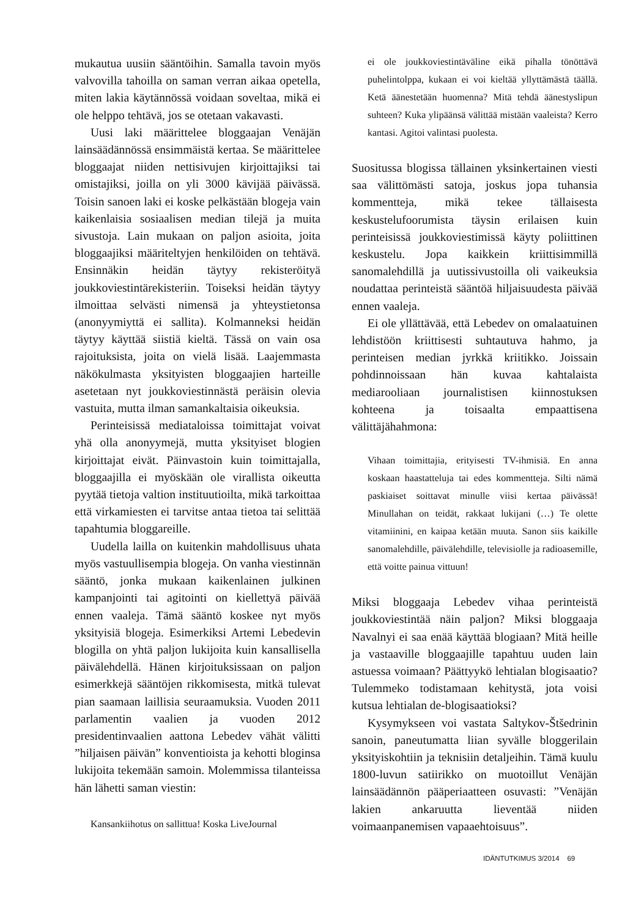mukautua uusiin sääntöihin. Samalla tavoin myös valvovilla tahoilla on saman verran aikaa opetella, miten lakia käytännössä voidaan soveltaa, mikä ei ole helppo tehtävä, jos se otetaan vakavasti.
Uusi laki määrittelee bloggaajan Venäjän lainsäädännössä ensimmäistä kertaa. Se määrittelee bloggaajat niiden nettisivujen kirjoittajiksi tai omistajiksi, joilla on yli 3000 kävijää päivässä. Toisin sanoen laki ei koske pelkästään blogeja vain kaikenlaisia sosiaalisen median tilejä ja muita sivustoja. Lain mukaan on paljon asioita, joita bloggaajiksi määriteltyjen henkilöiden on tehtävä. Ensinnäkin heidän täytyy rekisteröityä joukkoviestintärekisteriin. Toiseksi heidän täytyy ilmoittaa selvästi nimensä ja yhteystietonsa (anonyymiyttä ei sallita). Kolmanneksi heidän täytyy käyttää siistiä kieltä. Tässä on vain osa rajoituksista, joita on vielä lisää. Laajemmasta näkökulmasta yksityisten bloggaajien harteille asetetaan nyt joukkoviestinnästä peräisin olevia vastuita, mutta ilman samankaltaisia oikeuksia.
Perinteisissä mediataloissa toimittajat voivat yhä olla anonyymejä, mutta yksityiset blogien kirjoittajat eivät. Päinvastoin kuin toimittajalla, bloggaajilla ei myöskään ole virallista oikeutta pyytää tietoja valtion instituutioilta, mikä tarkoittaa että virkamiesten ei tarvitse antaa tietoa tai selittää tapahtumia bloggareille.
Uudella lailla on kuitenkin mahdollisuus uhata myös vastuullisempia blogeja. On vanha viestinnän sääntö, jonka mukaan kaikenlainen julkinen kampanjointi tai agitointi on kiellettyä päivää ennen vaaleja. Tämä sääntö koskee nyt myös yksityisiä blogeja. Esimerkiksi Artemi Lebedevin blogilla on yhtä paljon lukijoita kuin kansallisella päivälehdellä. Hänen kirjoituksissaan on paljon esimerkkejä sääntöjen rikkomisesta, mitkä tulevat pian saamaan laillisia seuraamuksia. Vuoden 2011 parlamentin vaalien ja vuoden 2012 presidentinvaalien aattona Lebedev vähät välitti ”hiljaisen päivän” konventioista ja kehotti bloginsa lukijoita tekemään samoin. Molemmissa tilanteissa hän lähetti saman viestin:
Kansankiihotus on sallittua! Koska LiveJournal
ei ole joukkoviestintäväline eikä pihalla tönöttävä puhelintolppa, kukaan ei voi kieltää yllyttämästä täällä. Ketä äänestetään huomenna? Mitä tehdä äänestyslipun suhteen? Kuka ylipäänsä välittää mistään vaaleista? Kerro kantasi. Agitoi valintasi puolesta.
Suositussa blogissa tällainen yksinkertainen viesti saa välittömästi satoja, joskus jopa tuhansia kommentteja, mikä tekee tällaisesta keskustelufoorumista täysin erilaisen kuin perinteisissä joukkoviestimissä käyty poliittinen keskustelu. Jopa kaikkein kriittisimmillä sanomalehdillä ja uutissivustoilla oli vaikeuksia noudattaa perinteistä sääntöä hiljaisuudesta päivää ennen vaaleja.
Ei ole yllättävää, että Lebedev on omalaatuinen lehdistöön kriittisesti suhtautuva hahmo, ja perinteisen median jyrkkä kriitikko. Joissain pohdinnoissaan hän kuvaa kahtalaista mediarooliaan journalistisen kiinnostuksen kohteena ja toisaalta empaattisena välittäjähahmona:
Vihaan toimittajia, erityisesti TV-ihmisiä. En anna koskaan haastatteluja tai edes kommentteja. Silti nämä paskiaiset soittavat minulle viisi kertaa päivässä! Minullahan on teidät, rakkaat lukijani (…) Te olette vitamiinini, en kaipaa ketään muuta. Sanon siis kaikille sanomalehdille, päivälehdille, televisiolle ja radioasemille, että voitte painua vittuun!
Miksi bloggaaja Lebedev vihaa perinteistä joukkoviestintää näin paljon? Miksi bloggaaja Navalnyi ei saa enää käyttää blogiaan? Mitä heille ja vastaaville bloggaajille tapahtuu uuden lain astuessa voimaan? Päättyykö lehtialan blogisaatio? Tulemmeko todistamaan kehitystä, jota voisi kutsua lehtialan de-blogisaatioksi?
Kysymykseen voi vastata Saltykov-Štšedrinin sanoin, paneutumatta liian syvälle bloggerilain yksityiskohtiin ja teknisiin detaljeihin. Tämä kuulu 1800-luvun satiirikko on muotoillut Venäjän lainsäädännön pääperiaatteen osuvasti: ”Venäjän lakien ankaruutta lieventää niiden voimaanpanemisen vapaaehtoisuus”.
IDÄNTUTKIMUS 3/2014 69